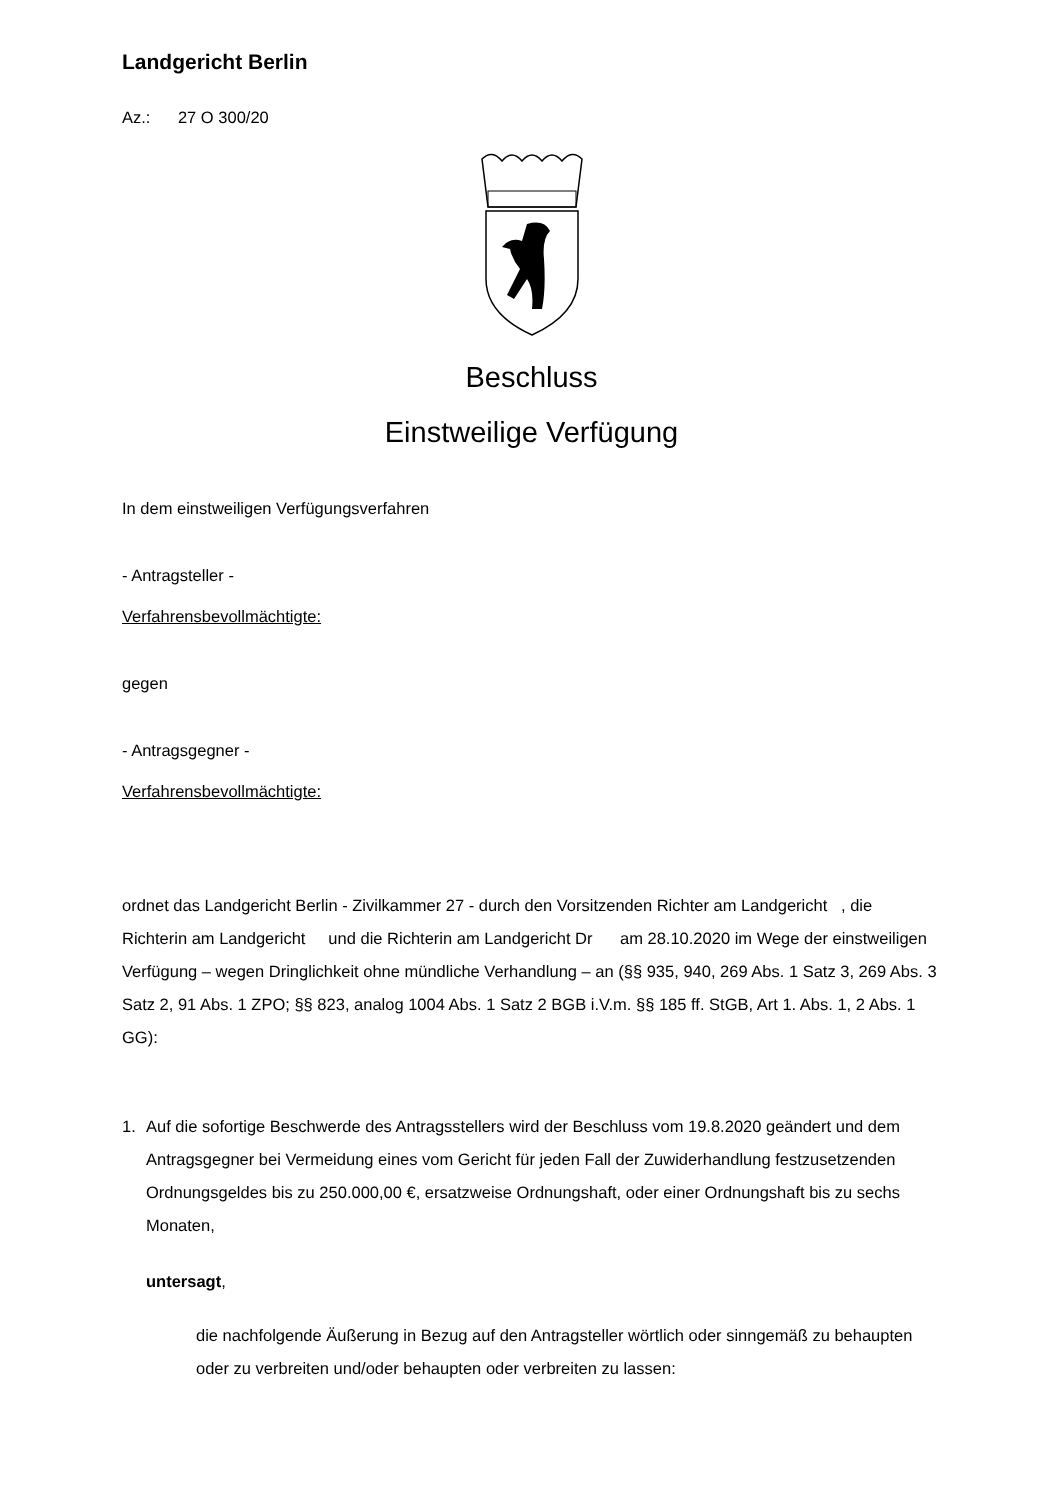Landgericht Berlin
Az.: 27 O 300/20
Beschluss
Einstweilige Verfügung
In dem einstweiligen Verfügungsverfahren
- Antragsteller -
Verfahrensbevollmächtigte:
gegen
- Antragsgegner -
Verfahrensbevollmächtigte:
ordnet das Landgericht Berlin - Zivilkammer 27 - durch den Vorsitzenden Richter am Landgericht , die Richterin am Landgericht und die Richterin am Landgericht Dr am 28.10.2020 im Wege der einstweiligen Verfügung – wegen Dringlichkeit ohne mündliche Verhandlung – an (§§ 935, 940, 269 Abs. 1 Satz 3, 269 Abs. 3 Satz 2, 91 Abs. 1 ZPO; §§ 823, analog 1004 Abs. 1 Satz 2 BGB i.V.m. §§ 185 ff. StGB, Art 1. Abs. 1, 2 Abs. 1 GG):
1. Auf die sofortige Beschwerde des Antragsstellers wird der Beschluss vom 19.8.2020 geändert und dem Antragsgegner bei Vermeidung eines vom Gericht für jeden Fall der Zuwiderhandlung festzusetzenden Ordnungsgeldes bis zu 250.000,00 €, ersatzweise Ordnungshaft, oder einer Ordnungshaft bis zu sechs Monaten,
untersagt,
die nachfolgende Äußerung in Bezug auf den Antragsteller wörtlich oder sinngemäß zu behaupten oder zu verbreiten und/oder behaupten oder verbreiten zu lassen: